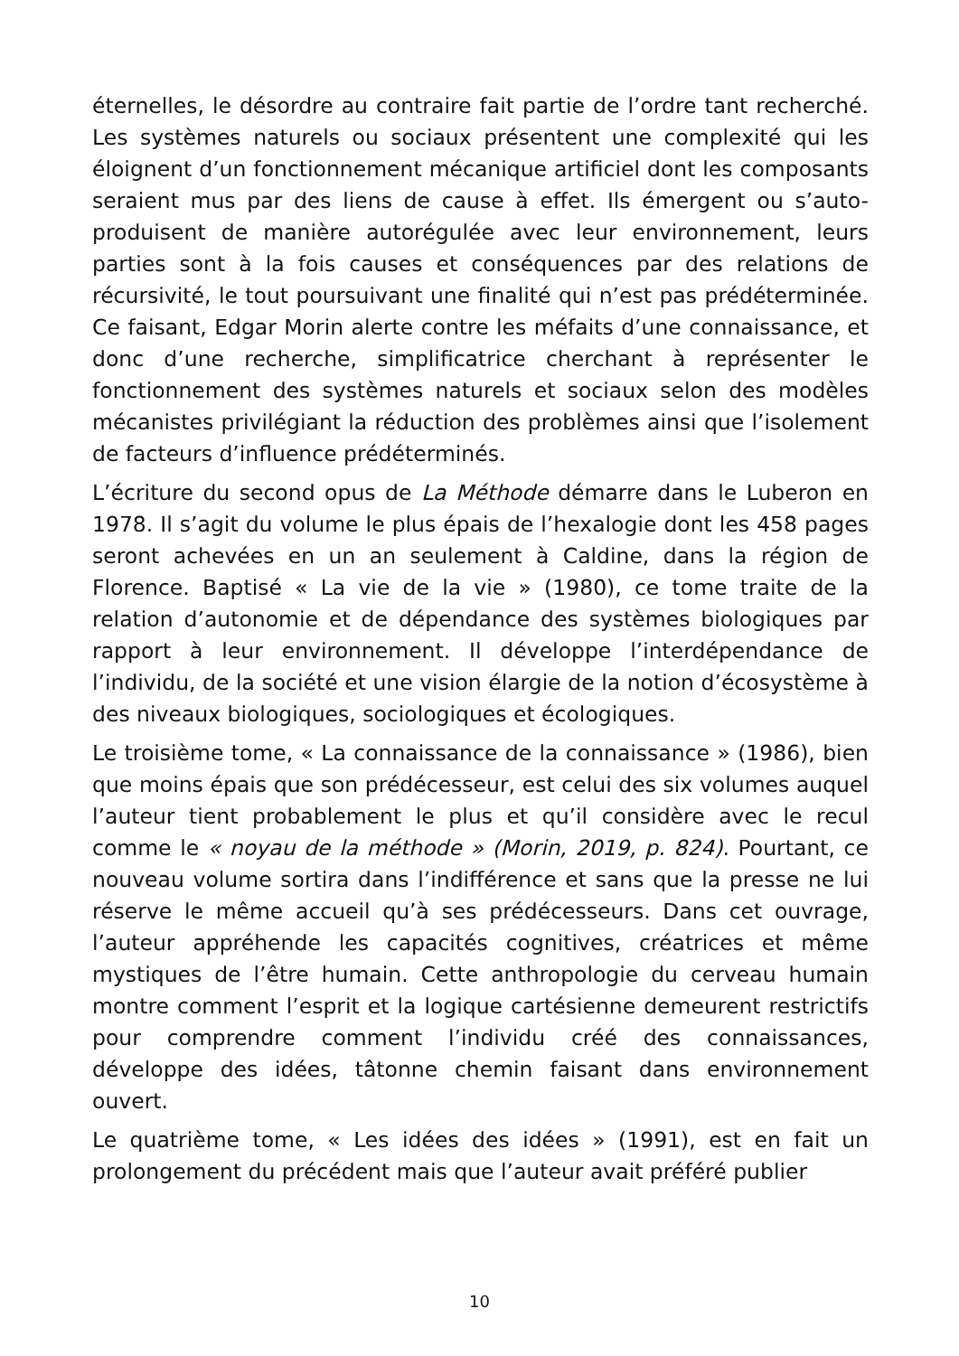éternelles, le désordre au contraire fait partie de l’ordre tant recherché. Les systèmes naturels ou sociaux présentent une complexité qui les éloignent d’un fonctionnement mécanique artificiel dont les composants seraient mus par des liens de cause à effet. Ils émergent ou s’auto-produisent de manière autorégulée avec leur environnement, leurs parties sont à la fois causes et conséquences par des relations de récursivité, le tout poursuivant une finalité qui n’est pas prédéterminée. Ce faisant, Edgar Morin alerte contre les méfaits d’une connaissance, et donc d’une recherche, simplificatrice cherchant à représenter le fonctionnement des systèmes naturels et sociaux selon des modèles mécanistes privilégiant la réduction des problèmes ainsi que l’isolement de facteurs d’influence prédéterminés.
L’écriture du second opus de La Méthode démarre dans le Luberon en 1978. Il s’agit du volume le plus épais de l’hexalogie dont les 458 pages seront achevées en un an seulement à Caldine, dans la région de Florence. Baptisé « La vie de la vie » (1980), ce tome traite de la relation d’autonomie et de dépendance des systèmes biologiques par rapport à leur environnement. Il développe l’interdépendance de l’individu, de la société et une vision élargie de la notion d’écosystème à des niveaux biologiques, sociologiques et écologiques.
Le troisième tome, « La connaissance de la connaissance » (1986), bien que moins épais que son prédécesseur, est celui des six volumes auquel l’auteur tient probablement le plus et qu’il considère avec le recul comme le « noyau de la méthode » (Morin, 2019, p. 824). Pourtant, ce nouveau volume sortira dans l’indifférence et sans que la presse ne lui réserve le même accueil qu’à ses prédécesseurs. Dans cet ouvrage, l’auteur appréhende les capacités cognitives, créatrices et même mystiques de l’être humain. Cette anthropologie du cerveau humain montre comment l’esprit et la logique cartésienne demeurent restrictifs pour comprendre comment l’individu créé des connaissances, développe des idées, tâtonne chemin faisant dans environnement ouvert.
Le quatrième tome, « Les idées des idées » (1991), est en fait un prolongement du précédent mais que l’auteur avait préféré publier
10